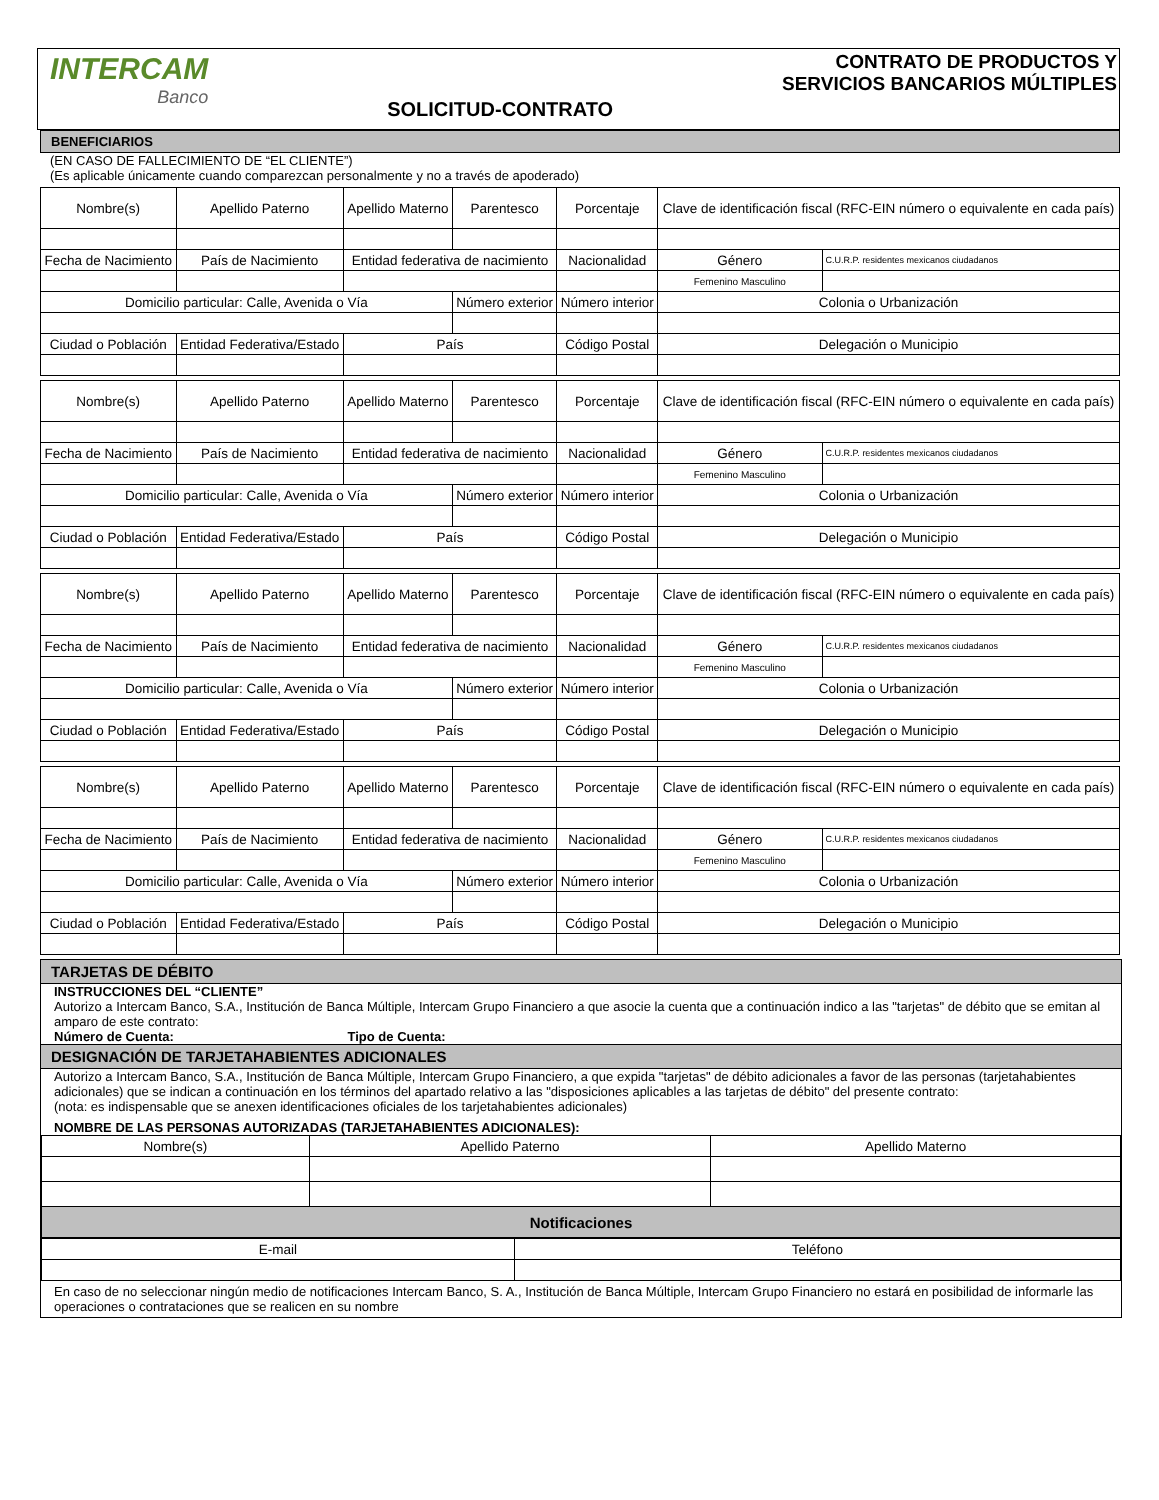INTERCAM
Banco
SOLICITUD-CONTRATO CONTRATO DE PRODUCTOS Y
SERVICIOS BANCARIOS MÚLTIPLES
BENEFICIARIOS
(EN CASO DE FALLECIMIENTO DE “EL CLIENTE”)
(Es aplicable únicamente cuando comparezcan personalmente y no a través de apoderado)
| Nombre(s) | Apellido Paterno | Apellido Materno | Parentesco | Porcentaje | Clave de identificación fiscal (RFC-EIN número o equivalente en cada país) | |
| Fecha de Nacimiento | País de Nacimiento | Entidad federativa de nacimiento | | Nacionalidad | Género | C.U.R.P. residentes mexicanos ciudadanos |
| | | | | | Femenino Masculino | |
| Domicilio particular: Calle, Avenida o Vía | | | Número exterior | Número interior | Colonia o Urbanización | |
| Ciudad o Población | Entidad Federativa/Estado | País | | Código Postal | Delegación o Municipio | |
| Nombre(s) | Apellido Paterno | Apellido Materno | Parentesco | Porcentaje | Clave de identificación fiscal (RFC-EIN número o equivalente en cada país) | |
| Fecha de Nacimiento | País de Nacimiento | Entidad federativa de nacimiento | | Nacionalidad | Género | C.U.R.P. residentes mexicanos ciudadanos |
| | | | | | Femenino Masculino | |
| Domicilio particular: Calle, Avenida o Vía | | | Número exterior | Número interior | Colonia o Urbanización | |
| Ciudad o Población | Entidad Federativa/Estado | País | | Código Postal | Delegación o Municipio | |
| Nombre(s) | Apellido Paterno | Apellido Materno | Parentesco | Porcentaje | Clave de identificación fiscal (RFC-EIN número o equivalente en cada país) | |
| Fecha de Nacimiento | País de Nacimiento | Entidad federativa de nacimiento | | Nacionalidad | Género | C.U.R.P. residentes mexicanos ciudadanos |
| | | | | | Femenino Masculino | |
| Domicilio particular: Calle, Avenida o Vía | | | Número exterior | Número interior | Colonia o Urbanización | |
| Ciudad o Población | Entidad Federativa/Estado | País | | Código Postal | Delegación o Municipio | |
| Nombre(s) | Apellido Paterno | Apellido Materno | Parentesco | Porcentaje | Clave de identificación fiscal (RFC-EIN número o equivalente en cada país) | |
| Fecha de Nacimiento | País de Nacimiento | Entidad federativa de nacimiento | | Nacionalidad | Género | C.U.R.P. residentes mexicanos ciudadanos |
| | | | | | Femenino Masculino | |
| Domicilio particular: Calle, Avenida o Vía | | | Número exterior | Número interior | Colonia o Urbanización | |
| Ciudad o Población | Entidad Federativa/Estado | País | | Código Postal | Delegación o Municipio | |
TARJETAS DE DÉBITO
INSTRUCCIONES DEL “CLIENTE”
Autorizo a Intercam Banco, S.A., Institución de Banca Múltiple, Intercam Grupo Financiero a que asocie la cuenta que a continuación indico a las "tarjetas" de débito que se emitan al amparo de este contrato:
Número de Cuenta: Tipo de Cuenta:
DESIGNACIÓN DE TARJETAHABIENTES ADICIONALES
Autorizo a Intercam Banco, S.A., Institución de Banca Múltiple, Intercam Grupo Financiero, a que expida "tarjetas" de débito adicionales a favor de las personas (tarjetahabientes adicionales) que se indican a continuación en los términos del apartado relativo a las "disposiciones aplicables a las tarjetas de débito" del presente contrato:
(nota: es indispensable que se anexen identificaciones oficiales de los tarjetahabientes adicionales)
NOMBRE DE LAS PERSONAS AUTORIZADAS (TARJETAHABIENTES ADICIONALES):
| Nombre(s) | Apellido Paterno | Apellido Materno |
| Notificaciones | | |
| E-mail | Teléfono |
En caso de no seleccionar ningún medio de notificaciones Intercam Banco, S. A., Institución de Banca Múltiple, Intercam Grupo Financiero no estará en posibilidad de informarle las operaciones o contrataciones que se realicen en su nombre